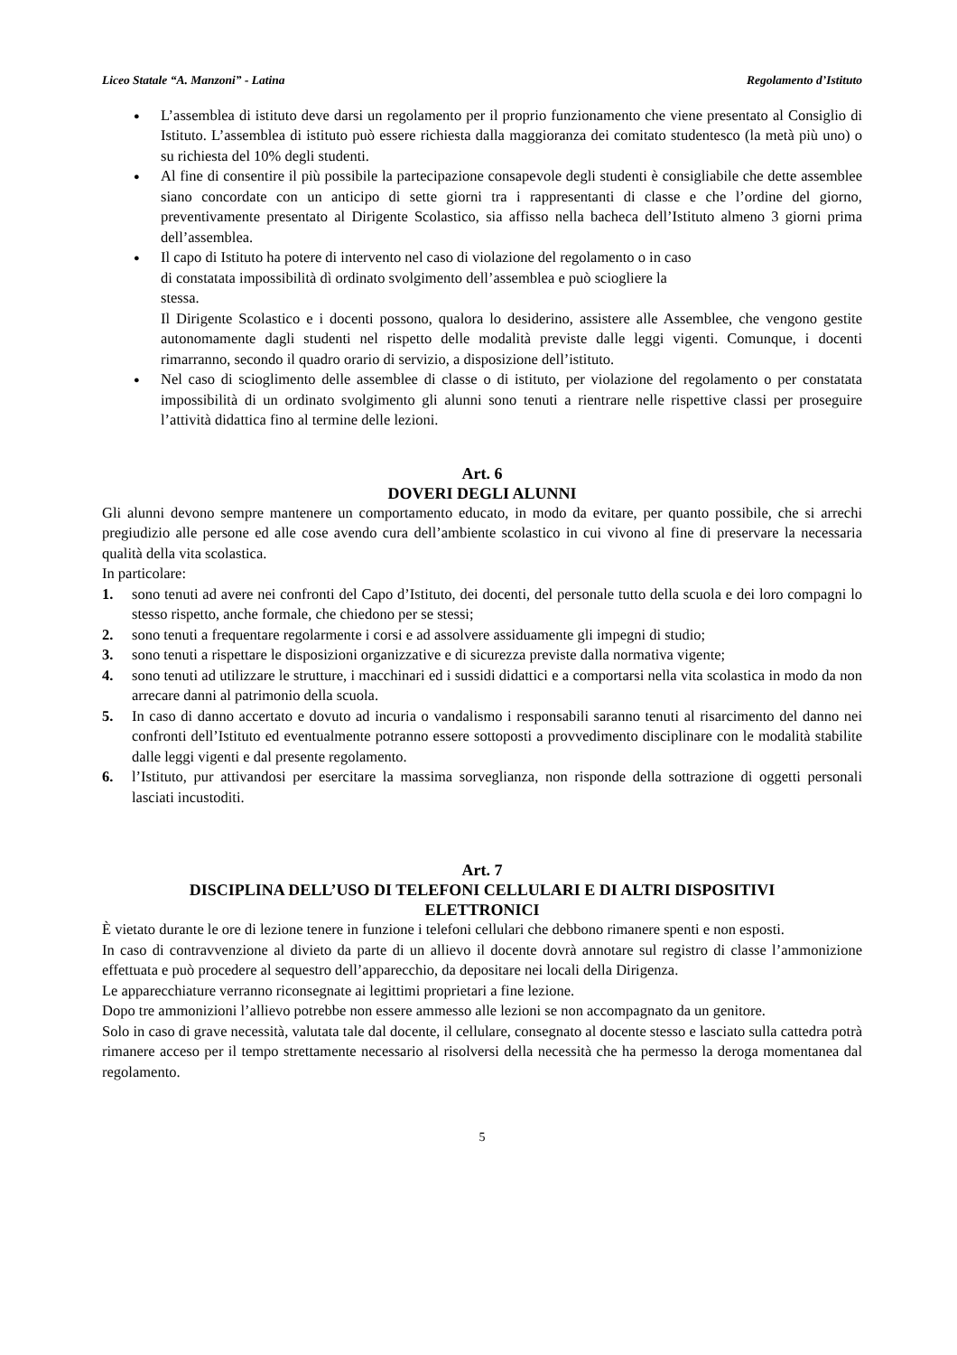Liceo Statale “A. Manzoni” - Latina Regolamento d’Istituto
● L’assemblea di istituto deve darsi un regolamento per il proprio funzionamento che viene presentato al Consiglio di Istituto. L’assemblea di istituto può essere richiesta dalla maggioranza dei comitato studentesco (la metà più uno) o su richiesta del 10% degli studenti.
● Al fine di consentire il più possibile la partecipazione consapevole degli studenti è consigliabile che dette assemblee siano concordate con un anticipo di sette giorni tra i rappresentanti di classe e che l’ordine del giorno, preventivamente presentato al Dirigente Scolastico, sia affisso nella bacheca dell’Istituto almeno 3 giorni prima dell’assemblea.
● Il capo di Istituto ha potere di intervento nel caso di violazione del regolamento o in caso
di constatata impossibilità dì ordinato svolgimento dell’assemblea e può sciogliere la
stessa.
Il Dirigente Scolastico e i docenti possono, qualora lo desiderino, assistere alle Assemblee, che vengono gestite autonomamente dagli studenti nel rispetto delle modalità previste dalle leggi vigenti. Comunque, i docenti rimarranno, secondo il quadro orario di servizio, a disposizione dell’istituto.
● Nel caso di scioglimento delle assemblee di classe o di istituto, per violazione del regolamento o per constatata impossibilità di un ordinato svolgimento gli alunni sono tenuti a rientrare nelle rispettive classi per proseguire l’attività didattica fino al termine delle lezioni.
Art. 6
DOVERI DEGLI ALUNNI
Gli alunni devono sempre mantenere un comportamento educato, in modo da evitare, per quanto possibile, che si arrechi pregiudizio alle persone ed alle cose avendo cura dell’ambiente scolastico in cui vivono al fine di preservare la necessaria qualità della vita scolastica.
In particolare:
1. sono tenuti ad avere nei confronti del Capo d’Istituto, dei docenti, del personale tutto della scuola e dei loro compagni lo stesso rispetto, anche formale, che chiedono per se stessi;
2. sono tenuti a frequentare regolarmente i corsi e ad assolvere assiduamente gli impegni di studio;
3. sono tenuti a rispettare le disposizioni organizzative e di sicurezza previste dalla normativa vigente;
4. sono tenuti ad utilizzare le strutture, i macchinari ed i sussidi didattici e a comportarsi nella vita scolastica in modo da non arrecare danni al patrimonio della scuola.
5. In caso di danno accertato e dovuto ad incuria o vandalismo i responsabili saranno tenuti al risarcimento del danno nei confronti dell’Istituto ed eventualmente potranno essere sottoposti a provvedimento disciplinare con le modalità stabilite dalle leggi vigenti e dal presente regolamento.
6. l’Istituto, pur attivandosi per esercitare la massima sorveglianza, non risponde della sottrazione di oggetti personali lasciati incustoditi.
Art. 7
DISCIPLINA DELL’USO DI TELEFONI CELLULARI E DI ALTRI DISPOSITIVI
ELETTRONICI
È vietato durante le ore di lezione tenere in funzione i telefoni cellulari che debbono rimanere spenti e non esposti.
In caso di contravvenzione al divieto da parte di un allievo il docente dovrà annotare sul registro di classe l’ammonizione effettuata e può procedere al sequestro dell’apparecchio, da depositare nei locali della Dirigenza.
Le apparecchiature verranno riconsegnate ai legittimi proprietari a fine lezione.
Dopo tre ammonizioni l’allievo potrebbe non essere ammesso alle lezioni se non accompagnato da un genitore.
Solo in caso di grave necessità, valutata tale dal docente, il cellulare, consegnato al docente stesso e lasciato sulla cattedra potrà rimanere acceso per il tempo strettamente necessario al risolversi della necessità che ha permesso la deroga momentanea dal regolamento.
5